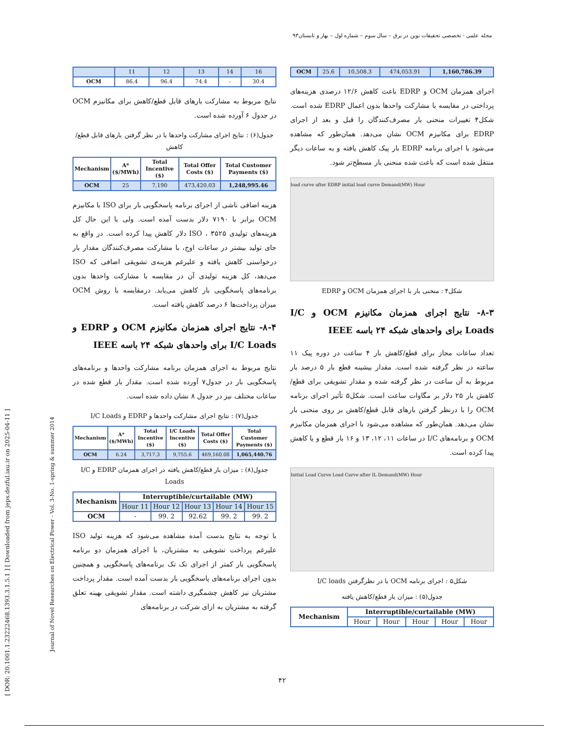مجله علمی - تخصصی تحقیقات نوین در برق – سال سوم – شماره اول – بهار و تابستان۹۳
[ DOR: 20.1001.1.23222468.1393.3.1.5.1 ] [ Downloaded from jeps.dezful.iau.ir on 2025-04-11 ]
Journal of Novel Researches on Electrical Power - Vol. 3-No. 1-spring & summer 2014
| OCM | 25.6 | 10,508.3 | 474,053.91 | 1,160,786.39 |
اجرای همزمان OCM و EDRP باعث کاهش ۱۲/۶ درصدی هزینه‌های پرداختی در مقایسه با مشارکت واحدها بدون اعمال EDRP شده است. شکل۴ تغییرات منحنی بار مصرف‌کنندگان را قبل و بعد از اجرای EDRP برای مکانیزم OCM نشان می‌دهد. همان‌طور که مشاهده می‌شود با اجرای برنامه EDRP بار پیک کاهش یافته و به ساعات دیگر منتقل شده است که باعث شده منحنی بار مسطح‌تر شود.
load curve after EDRP initial load curve Demand(MW) Hour
شکل۴ : منحنی بار با اجرای همزمان OCM و EDRP
۸-۳- نتایج اجرای همزمان مکانیزم OCM و I/C Loads برای واحدهای شبکه ۲۴ باسه IEEE
تعداد ساعات مجاز برای قطع/کاهش بار ۴ ساعت در دوره پیک ۱۱ ساعته در نظر گرفته شده است. مقدار بیشینه قطع بار ۵ درصد بار مربوط به آن ساعت در نظر گرفته شده و مقدار تشویقی برای قطع/کاهش بار ۲۵ دلار بر مگاوات ساعت است. شکل۵ تأثیر اجرای برنامه OCM را با درنظر گرفتن بارهای قابل قطع/کاهش بر روی منحنی بار نشان می‌دهد. همان‌طور که مشاهده می‌شود با اجرای همزمان مکانیزم OCM و برنامه‌های I/C در ساعات ۱۱، ۱۲، ۱۳ و ۱۶ بار قطع و یا کاهش پیدا کرده است.
Initial Load Curve Load Curve after IL Demand(MW) Hour
شکل۵ : اجرای برنامه OCM با در نظرگرفتن I/C loads
جدول(۵) : میزان بار قطع/کاهش یافته
| Mechanism | Interruptible/curtailable (MW) | | | | |
| --- | --- | --- | --- | --- | --- |
| | Hour | Hour | Hour | Hour | Hour |
| | 11 | 12 | 13 | 14 | 16 |
| OCM | 86.4 | 96.4 | 74.4 | - | 30.4 |
نتایج مربوط به مشارکت بارهای قابل قطع/کاهش برای مکانیزم OCM در جدول ۶ آورده شده است.
جدول(۶) : نتایج اجرای مشارکت واحدها با در نظر گرفتن بارهای قابل قطع/کاهش
| Mechanism | A* ($/MWh) | Total Incentive ($) | Total Offer Costs ($) | Total Customer Payments ($) |
| --- | --- | --- | --- | --- |
| OCM | 25 | 7,190 | 473,420.03 | 1,248,995.46 |
هزینه اضافی ناشی از اجرای برنامه پاسخگویی بار برای ISO با مکانیزم OCM برابر با ۷۱۹۰ دلار بدست آمده است. ولی با این حال کل هزینه‌های تولیدی ISO ، ۳۵۲۵ دلار کاهش پیدا کرده است. در واقع به جای تولید بیشتر در ساعات اوج، با مشارکت مصرف‌کنندگان مقدار بار درخواستی کاهش یافته و علیرغم هزینه‌ی تشویقی اضافی که ISO می‌دهد، کل هزینه تولیدی آن در مقایسه با مشارکت واحدها بدون برنامه‌های پاسخگویی بار کاهش می‌یابد. درمقایسه با روش OCM میزان پرداخت‌ها ۶ درصد کاهش یافته است.
۸-۴- نتایج اجرای همزمان مکانیزم OCM و EDRP و I/C Loads برای واحدهای شبکه ۲۴ باسه IEEE
نتایج مربوط به اجرای همزمان برنامه مشارکت واحدها و برنامه‌های پاسخگویی بار در جدول۷ آورده شده است. مقدار بار قطع شده در ساعات مختلف نیز در جدول ۸ نشان داده شده است.
جدول(۷) : نتایج اجرای مشارکت واحدها و EDRP و I/C Loads
| Mechanism | A* ($/MWh) | Total Incentive ($) | I/C Loads Incentive ($) | Total Offer Costs ($) | Total Customer Payments ($) |
| --- | --- | --- | --- | --- | --- |
| OCM | 6.24 | 3,717.3 | 9,755.6 | 469,160.08 | 1,065,440.76 |
جدول(۸) : میزان بار قطع/کاهش یافته در اجرای همزمان EDRP و I/C Loads
| Mechanism | Interruptible/curtailable (MW) | | | | |
| --- | --- | --- | --- | --- | --- |
| | Hour 11 | Hour 12 | Hour 13 | Hour 14 | Hour 15 |
| OCM | - | 99. 2 | 92.62 | 99. 2 | 99. 2 |
با توجه به نتایج بدست آمده مشاهده می‌شود که هزینه تولید ISO علیرغم پرداخت تشویقی به مشتریان، با اجرای همزمان دو برنامه پاسخگویی بار کمتر از اجرای تک تک برنامه‌های پاسخگویی و همچنین بدون اجرای برنامه‌های پاسخگویی بار بدست آمده است. مقدار پرداخت مشتریان نیز کاهش چشمگیری داشته است. مقدار تشویقی بهینه تعلق گرفته به مشتریان به ازای شرکت در برنامه‌های
۴۲